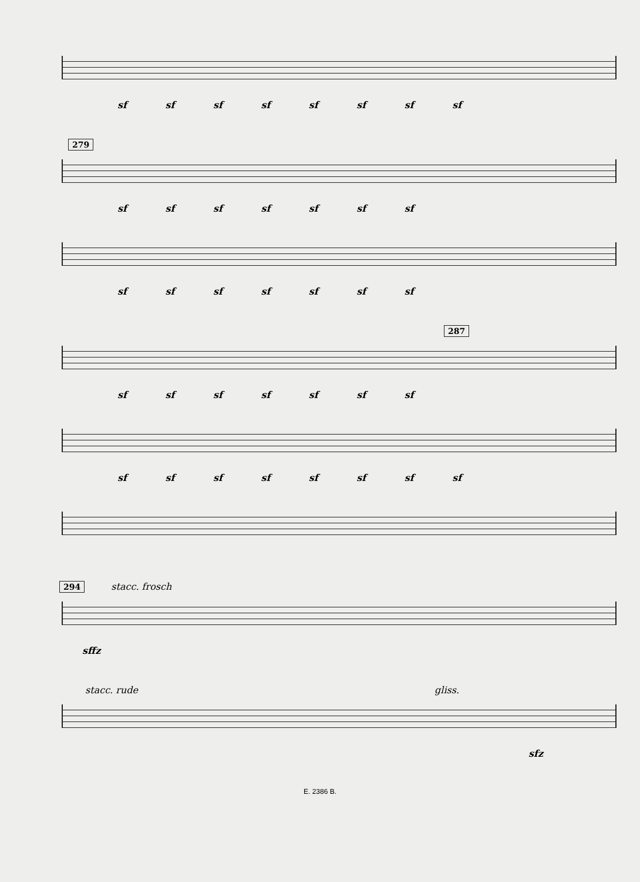sf sf sf sf sf sf sf sf
279
sf sf sf sf sf sf sf
sf sf sf sf sf sf sf
287
sf sf sf sf sf sf sf
sf sf sf sf sf sf sf sf
294 stacc. frosch
sffz
stacc. rude gliss.
sfz
E. 2386 B.